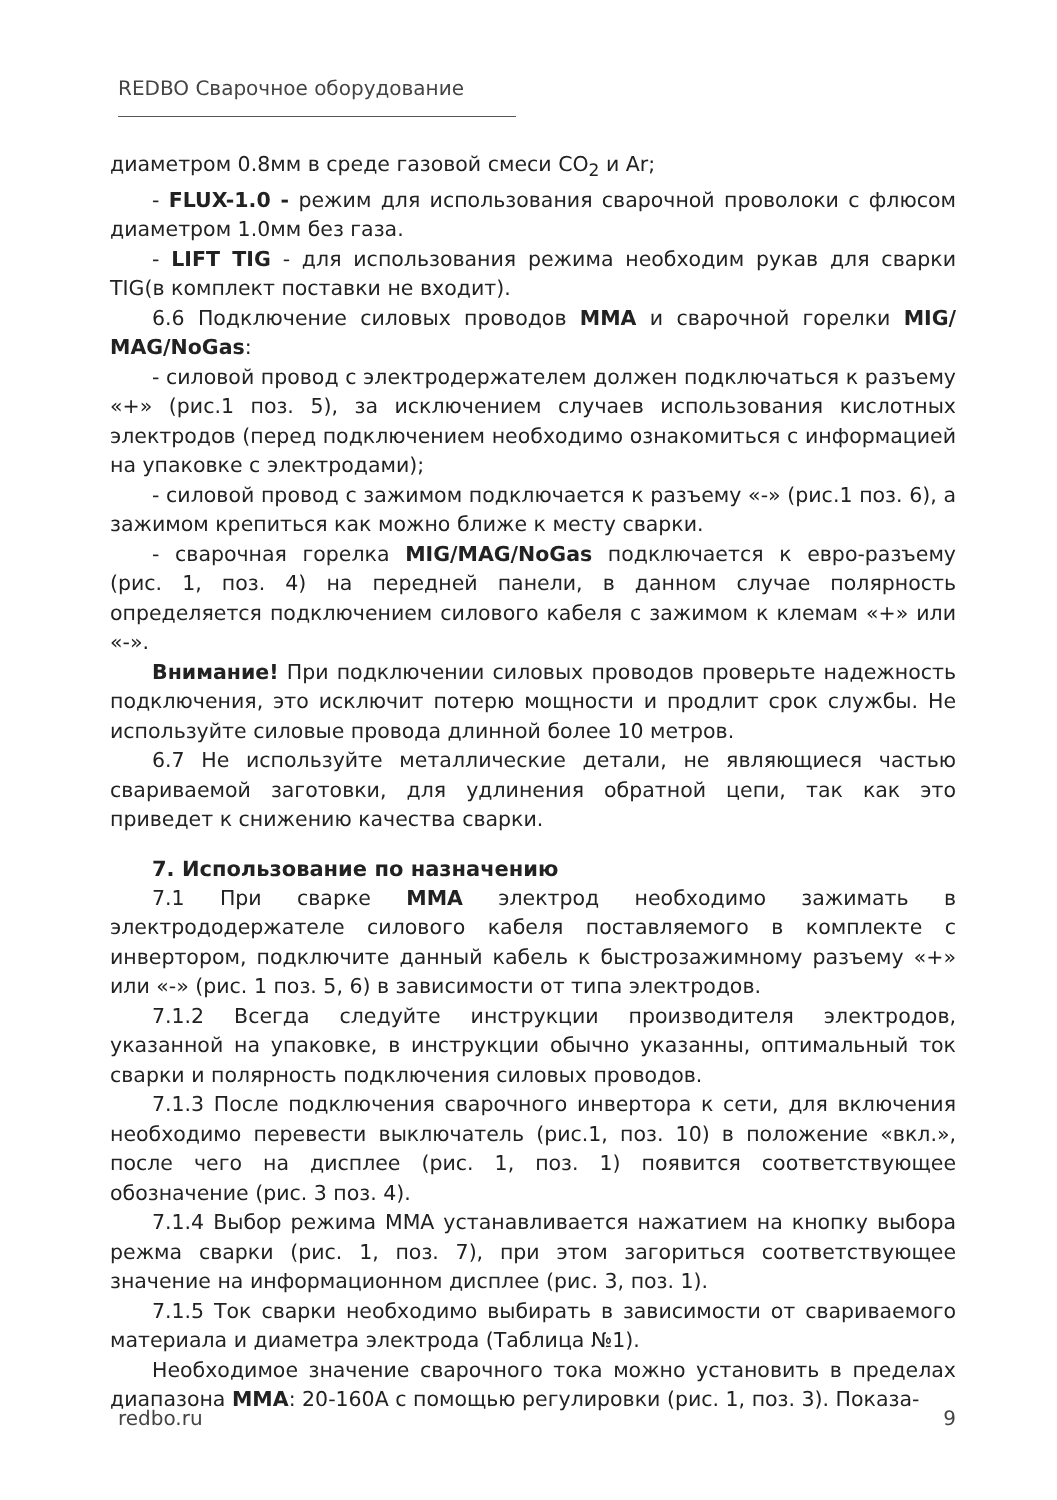REDBO Сварочное оборудование
диаметром 0.8мм в среде газовой смеси CO<sub>2</sub> и Ar;
- FLUX-1.0 - режим для использования сварочной проволоки с флюсом диаметром 1.0мм без газа.
- LIFT TIG - для использования режима необходим рукав для сварки TIG(в комплект поставки не входит).
6.6 Подключение силовых проводов MMA и сварочной горелки MIG/ MAG/NoGas:
- силовой провод с электродержателем должен подключаться к разъему «+» (рис.1 поз. 5), за исключением случаев использования кислотных электродов (перед подключением необходимо ознакомиться с информацией на упаковке с электродами);
- силовой провод с зажимом подключается к разъему «-» (рис.1 поз. 6), а зажимом крепиться как можно ближе к месту сварки.
- сварочная горелка MIG/MAG/NoGas подключается к евро-разъему (рис. 1, поз. 4) на передней панели, в данном случае полярность определяется подключением силового кабеля с зажимом к клемам «+» или «-».
Внимание! При подключении силовых проводов проверьте надежность подключения, это исключит потерю мощности и продлит срок службы. Не используйте силовые провода длинной более 10 метров.
6.7 Не используйте металлические детали, не являющиеся частью свариваемой заготовки, для удлинения обратной цепи, так как это приведет к снижению качества сварки.
7. Использование по назначению
7.1 При сварке MMA электрод необходимо зажимать в электрододержателе силового кабеля поставляемого в комплекте с инвертором, подключите данный кабель к быстрозажимному разъему «+» или «-» (рис. 1 поз. 5, 6) в зависимости от типа электродов.
7.1.2 Всегда следуйте инструкции производителя электродов, указанной на упаковке, в инструкции обычно указанны, оптимальный ток сварки и полярность подключения силовых проводов.
7.1.3 После подключения сварочного инвертора к сети, для включения необходимо перевести выключатель (рис.1, поз. 10) в положение «вкл.», после чего на дисплее (рис. 1, поз. 1) появится соответствующее обозначение (рис. 3 поз. 4).
7.1.4 Выбор режима MMA устанавливается нажатием на кнопку выбора режма сварки (рис. 1, поз. 7), при этом загориться соответствующее значение на информационном дисплее (рис. 3, поз. 1).
7.1.5 Ток сварки необходимо выбирать в зависимости от свариваемого материала и диаметра электрода (Таблица №1).
Необходимое значение сварочного тока можно установить в пределах диапазона MMA: 20-160A с помощью регулировки (рис. 1, поз. 3). Показа-
redbo.ru 9